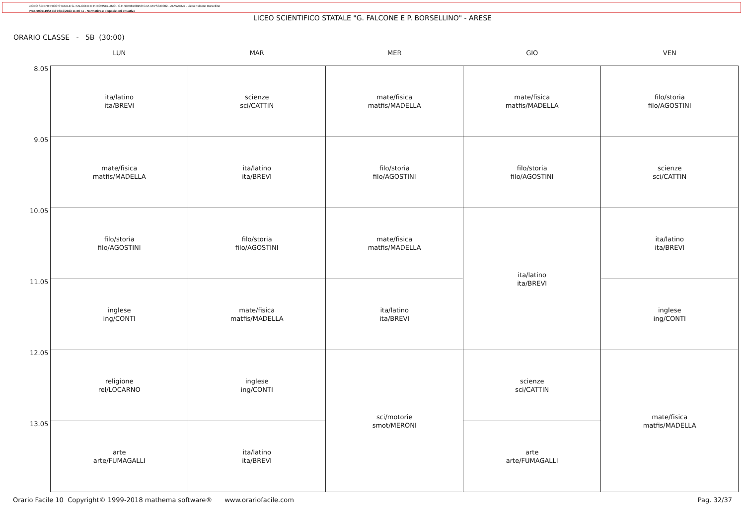LICEO SCIENTIFICO STATALE G. FALCONE E P. BORSELLINO - C.F. 93508760159 C.M. MIPS340002 - ANWZCMJ - Liceo Falcone Borsellino
Prot. 0005110/U del 06/10/2023 11:40 I.1 - Normativa e disposizioni attuative
LICEO SCIENTIFICO STATALE "G. FALCONE E P. BORSELLINO" - ARESE
ORARIO CLASSE - 5B (30:00)
| | LUN | MAR | MER | GIO | VEN |
| --- | --- | --- | --- | --- | --- |
| 8.05 | ita/latino ita/BREVI | scienze sci/CATTIN | mate/fisica matfis/MADELLA | mate/fisica matfis/MADELLA | filo/storia filo/AGOSTINI |
| 9.05 | mate/fisica matfis/MADELLA | ita/latino ita/BREVI | filo/storia filo/AGOSTINI | filo/storia filo/AGOSTINI | scienze sci/CATTIN |
| 10.05 | filo/storia filo/AGOSTINI | filo/storia filo/AGOSTINI | mate/fisica matfis/MADELLA | ita/latino ita/BREVI | ita/latino ita/BREVI |
| 11.05 | inglese ing/CONTI | mate/fisica matfis/MADELLA | ita/latino ita/BREVI | | inglese ing/CONTI |
| 12.05 | religione rel/LOCARNO | inglese ing/CONTI | sci/motorie smot/MERONI | scienze sci/CATTIN | mate/fisica matfis/MADELLA |
| 13.05 | arte arte/FUMAGALLI | ita/latino ita/BREVI | | arte arte/FUMAGALLI | |
Orario Facile 10 Copyright© 1999-2018 mathema software® www.orariofacile.com Pag. 32/37